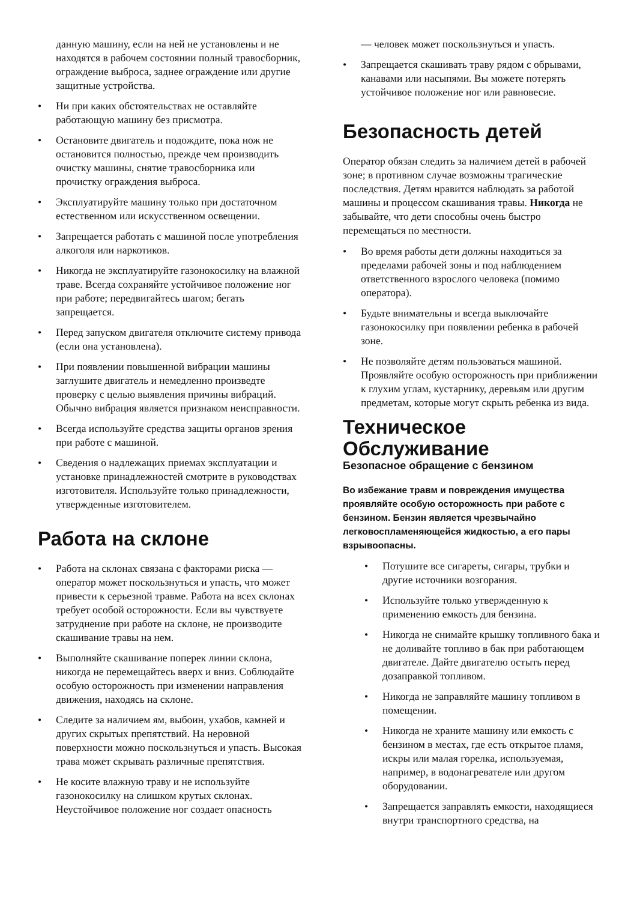данную машину, если на ней не установлены и не находятся в рабочем состоянии полный травосборник, ограждение выброса, заднее ограждение или другие защитные устройства.
• Ни при каких обстоятельствах не оставляйте работающую машину без присмотра.
• Остановите двигатель и подождите, пока нож не остановится полностью, прежде чем производить очистку машины, снятие травосборника или прочистку ограждения выброса.
• Эксплуатируйте машину только при достаточном естественном или искусственном освещении.
• Запрещается работать с машиной после употребления алкоголя или наркотиков.
• Никогда не эксплуатируйте газонокосилку на влажной траве. Всегда сохраняйте устойчивое положение ног при работе; передвигайтесь шагом; бегать запрещается.
• Перед запуском двигателя отключите систему привода (если она установлена).
• При появлении повышенной вибрации машины заглушите двигатель и немедленно произведте проверку с целью выявления причины вибраций. Обычно вибрация является признаком неисправности.
• Всегда используйте средства защиты органов зрения при работе с машиной.
• Сведения о надлежащих приемах эксплуатации и установке принадлежностей смотрите в руководствах изготовителя. Используйте только принадлежности, утвержденные изготовителем.
Работа на склоне
• Работа на склонах связана с факторами риска — оператор может поскользнуться и упасть, что может привести к серьезной травме. Работа на всех склонах требует особой осторожности. Если вы чувствуете затруднение при работе на склоне, не производите скашивание травы на нем.
• Выполняйте скашивание поперек линии склона, никогда не перемещайтесь вверх и вниз. Соблюдайте особую осторожность при изменении направления движения, находясь на склоне.
• Следите за наличием ям, выбоин, ухабов, камней и других скрытых препятствий. На неровной поверхности можно поскользнуться и упасть. Высокая трава может скрывать различные препятствия.
• Не косите влажную траву и не используйте газонокосилку на слишком крутых склонах. Неустойчивое положение ног создает опасность
— человек может поскользнуться и упасть.
• Запрещается скашивать траву рядом с обрывами, канавами или насыпями. Вы можете потерять устойчивое положение ног или равновесие.
Безопасность детей
Оператор обязан следить за наличием детей в рабочей зоне; в противном случае возможны трагические последствия. Детям нравится наблюдать за работой машины и процессом скашивания травы. Никогда не забывайте, что дети способны очень быстро перемещаться по местности.
• Во время работы дети должны находиться за пределами рабочей зоны и под наблюдением ответственного взрослого человека (помимо оператора).
• Будьте внимательны и всегда выключайте газонокосилку при появлении ребенка в рабочей зоне.
• Не позволяйте детям пользоваться машиной. Проявляйте особую осторожность при приближении к глухим углам, кустарнику, деревьям или другим предметам, которые могут скрыть ребенка из вида.
Техническое Обслуживание
Безопасное обращение с бензином
Во избежание травм и повреждения имущества проявляйте особую осторожность при работе с бензином. Бензин является чрезвычайно легковоспламеняющейся жидкостью, а его пары взрывоопасны.
• Потушите все сигареты, сигары, трубки и другие источники возгорания.
• Используйте только утвержденную к применению емкость для бензина.
• Никогда не снимайте крышку топливного бака и не доливайте топливо в бак при работающем двигателе. Дайте двигателю остыть перед дозаправкой топливом.
• Никогда не заправляйте машину топливом в помещении.
• Никогда не храните машину или емкость с бензином в местах, где есть открытое пламя, искры или малая горелка, используемая, например, в водонагревателе или другом оборудовании.
• Запрещается заправлять емкости, находящиеся внутри транспортного средства, на